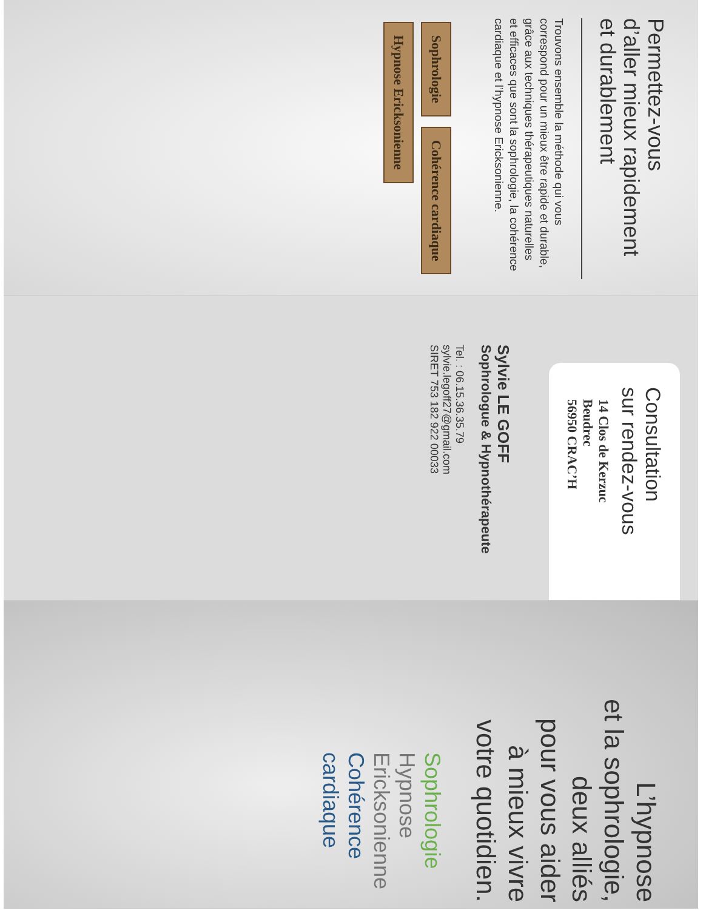Permettez-vous
d’aller mieux rapidement
et durablement
Trouvons ensemble la méthode qui vous correspond pour un mieux être rapide et durable, grâce aux techniques thérapeutiques naturelles et efficaces que sont la sophrologie, la cohérence cardiaque et l’hypnose Ericksonienne.
Sophrologie Cohérence cardiaque Hypnose Ericksonienne
Consultation
sur rendez-vous
14 Clos de Kerzuc
Beudrec
56950 CRAC’H
Sylvie LE GOFF
Sophrologue & Hypnothérapeute
Tel. : 06.15.36.35.79
sylvie.legoff27@gmail.com
SIRET 753 182 922 00033
L’hypnose
et la sophrologie,
deux alliés
pour vous aider
à mieux vivre
votre quotidien.
Sophrologie
Hypnose Ericksonienne
Cohérence cardiaque